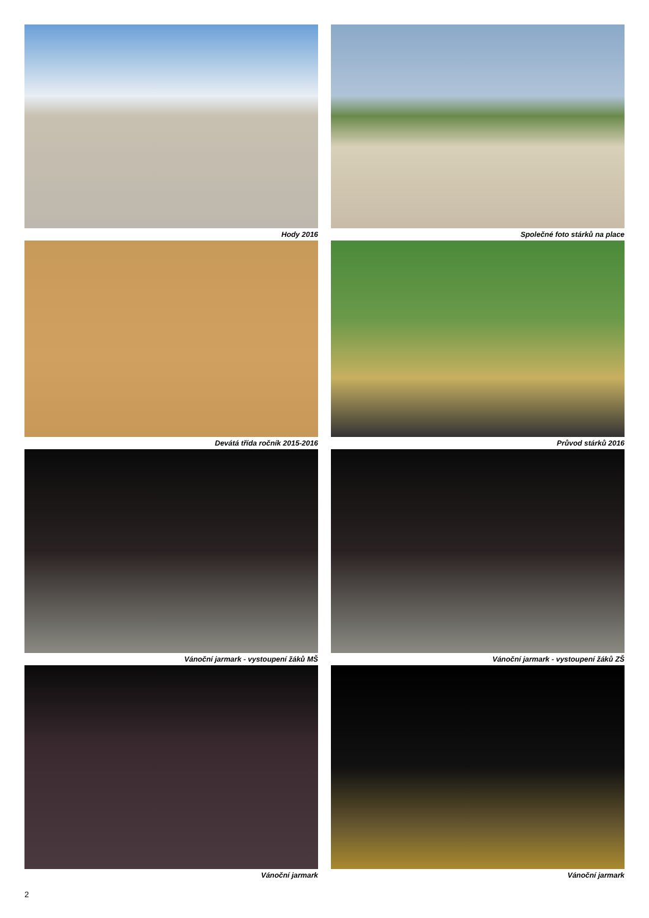Hody 2016
Společné foto stárků na place
Devátá třída ročník 2015-2016
Průvod stárků 2016
Vánoční jarmark - vystoupení žáků MŠ
Vánoční jarmark - vystoupení žáků ZŠ
Vánoční jarmark
Vánoční jarmark
2